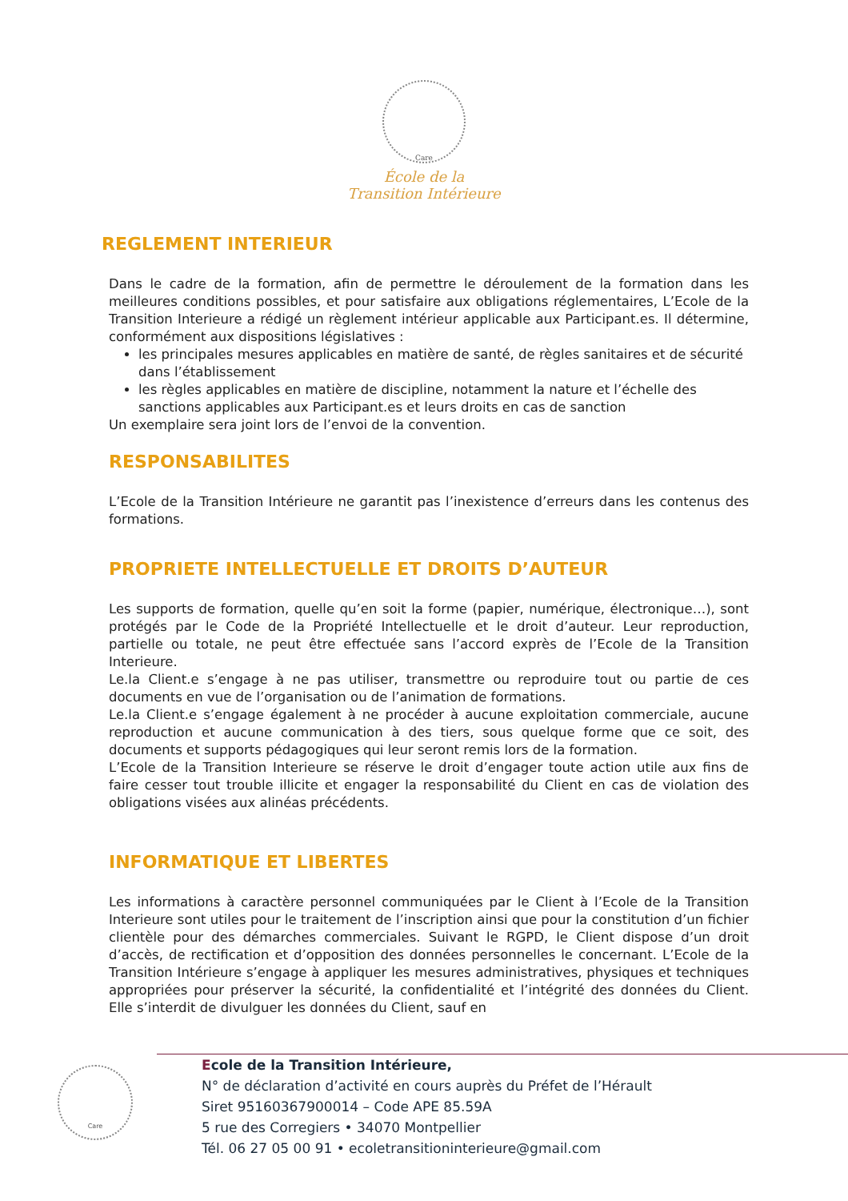Care
École de la
Transition Intérieure
REGLEMENT INTERIEUR
Dans le cadre de la formation, afin de permettre le déroulement de la formation dans les meilleures conditions possibles, et pour satisfaire aux obligations réglementaires, L’Ecole de la Transition Interieure a rédigé un règlement intérieur applicable aux Participant.es. Il détermine, conformément aux dispositions législatives :
les principales mesures applicables en matière de santé, de règles sanitaires et de sécurité dans l’établissement
les règles applicables en matière de discipline, notamment la nature et l’échelle des sanctions applicables aux Participant.es et leurs droits en cas de sanction
Un exemplaire sera joint lors de l’envoi de la convention.
RESPONSABILITES
L’Ecole de la Transition Intérieure ne garantit pas l’inexistence d’erreurs dans les contenus des formations.
PROPRIETE INTELLECTUELLE ET DROITS D’AUTEUR
Les supports de formation, quelle qu’en soit la forme (papier, numérique, électronique…), sont protégés par le Code de la Propriété Intellectuelle et le droit d’auteur. Leur reproduction, partielle ou totale, ne peut être effectuée sans l’accord exprès de l’Ecole de la Transition Interieure.
Le.la Client.e s’engage à ne pas utiliser, transmettre ou reproduire tout ou partie de ces documents en vue de l’organisation ou de l’animation de formations.
Le.la Client.e s’engage également à ne procéder à aucune exploitation commerciale, aucune reproduction et aucune communication à des tiers, sous quelque forme que ce soit, des documents et supports pédagogiques qui leur seront remis lors de la formation.
L’Ecole de la Transition Interieure se réserve le droit d’engager toute action utile aux fins de faire cesser tout trouble illicite et engager la responsabilité du Client en cas de violation des obligations visées aux alinéas précédents.
INFORMATIQUE ET LIBERTES
Les informations à caractère personnel communiquées par le Client à l’Ecole de la Transition Interieure sont utiles pour le traitement de l’inscription ainsi que pour la constitution d’un fichier clientèle pour des démarches commerciales. Suivant le RGPD, le Client dispose d’un droit d’accès, de rectification et d’opposition des données personnelles le concernant. L’Ecole de la Transition Intérieure s’engage à appliquer les mesures administratives, physiques et techniques appropriées pour préserver la sécurité, la confidentialité et l’intégrité des données du Client. Elle s’interdit de divulguer les données du Client, sauf en
Care
Ecole de la Transition Intérieure,
N° de déclaration d’activité en cours auprès du Préfet de l’Hérault
Siret 95160367900014 – Code APE 85.59A
5 rue des Corregiers • 34070 Montpellier
Tél. 06 27 05 00 91 • ecoletransitioninterieure@gmail.com